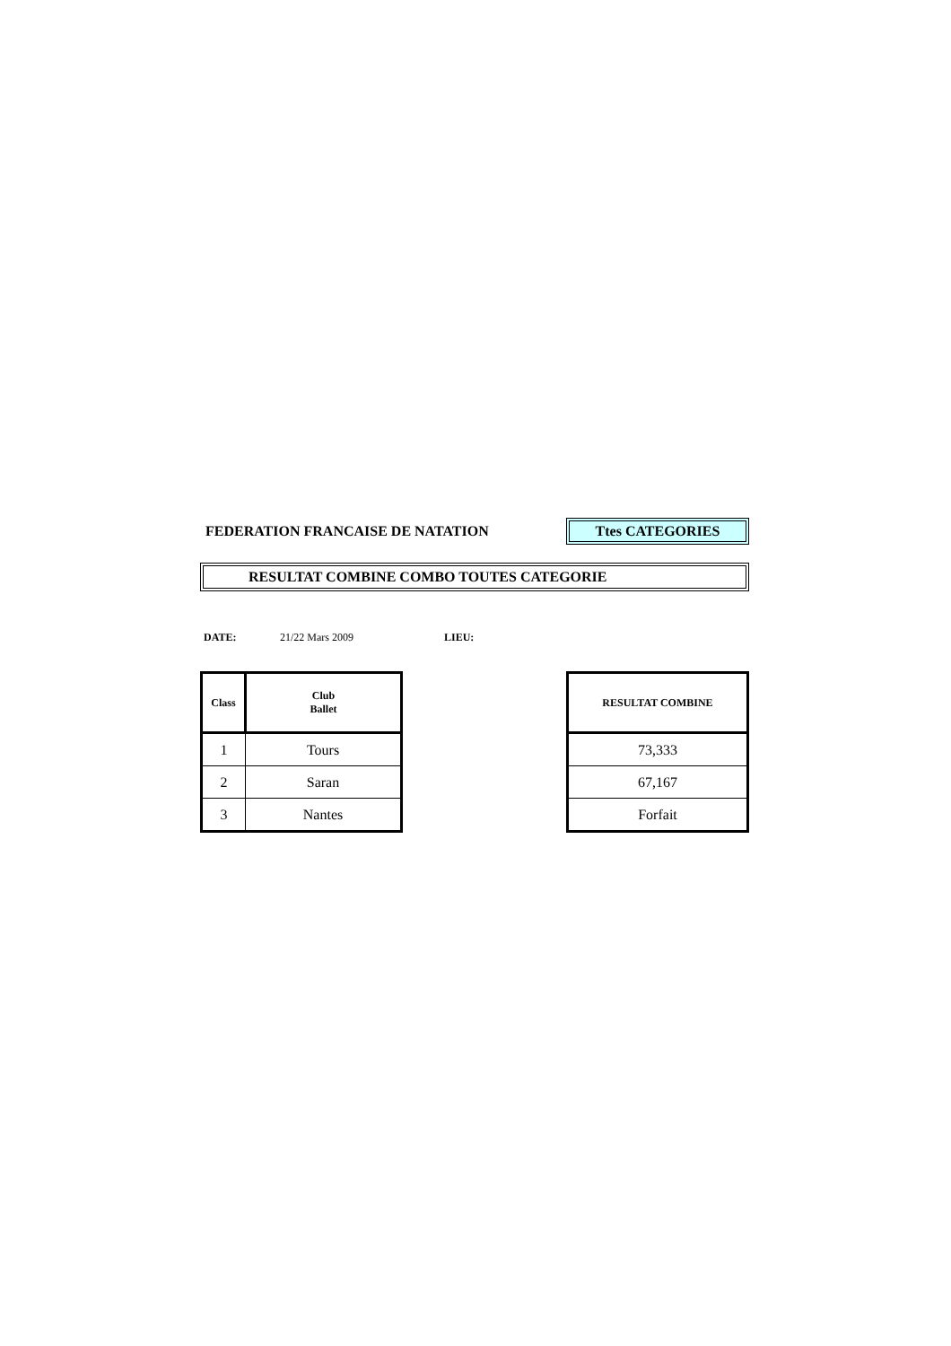FEDERATION FRANCAISE DE NATATION
Ttes CATEGORIES
RESULTAT COMBINE COMBO TOUTES CATEGORIE
DATE: 21/22 Mars 2009 LIEU:
| Class | Club Ballet |
| --- | --- |
| 1 | Tours |
| 2 | Saran |
| 3 | Nantes |
| RESULTAT COMBINE |
| --- |
| 73,333 |
| 67,167 |
| Forfait |